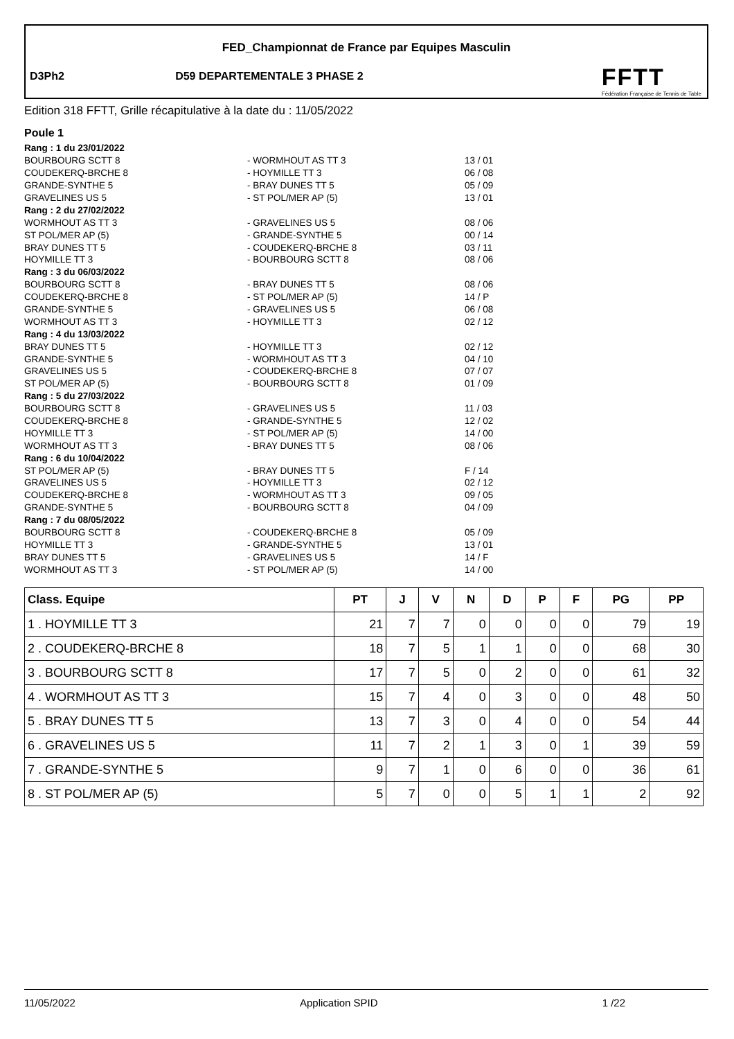FED_Championnat de France par Equipes Masculin
D3Ph2 D59 DEPARTEMENTALE 3 PHASE 2
FFTT
Fédération Française de Tennis de Table
Edition 318 FFTT, Grille récapitulative à la date du : 11/05/2022
Poule 1
| Rang : 1 du 23/01/2022 | | |
| BOURBOURG SCTT 8 | - WORMHOUT AS TT 3 | 13 / 01 |
| COUDEKERQ-BRCHE 8 | - HOYMILLE TT 3 | 06 / 08 |
| GRANDE-SYNTHE 5 | - BRAY DUNES TT 5 | 05 / 09 |
| GRAVELINES US 5 | - ST POL/MER AP (5) | 13 / 01 |
| Rang : 2 du 27/02/2022 | | |
| WORMHOUT AS TT 3 | - GRAVELINES US 5 | 08 / 06 |
| ST POL/MER AP (5) | - GRANDE-SYNTHE 5 | 00 / 14 |
| BRAY DUNES TT 5 | - COUDEKERQ-BRCHE 8 | 03 / 11 |
| HOYMILLE TT 3 | - BOURBOURG SCTT 8 | 08 / 06 |
| Rang : 3 du 06/03/2022 | | |
| BOURBOURG SCTT 8 | - BRAY DUNES TT 5 | 08 / 06 |
| COUDEKERQ-BRCHE 8 | - ST POL/MER AP (5) | 14 / P |
| GRANDE-SYNTHE 5 | - GRAVELINES US 5 | 06 / 08 |
| WORMHOUT AS TT 3 | - HOYMILLE TT 3 | 02 / 12 |
| Rang : 4 du 13/03/2022 | | |
| BRAY DUNES TT 5 | - HOYMILLE TT 3 | 02 / 12 |
| GRANDE-SYNTHE 5 | - WORMHOUT AS TT 3 | 04 / 10 |
| GRAVELINES US 5 | - COUDEKERQ-BRCHE 8 | 07 / 07 |
| ST POL/MER AP (5) | - BOURBOURG SCTT 8 | 01 / 09 |
| Rang : 5 du 27/03/2022 | | |
| BOURBOURG SCTT 8 | - GRAVELINES US 5 | 11 / 03 |
| COUDEKERQ-BRCHE 8 | - GRANDE-SYNTHE 5 | 12 / 02 |
| HOYMILLE TT 3 | - ST POL/MER AP (5) | 14 / 00 |
| WORMHOUT AS TT 3 | - BRAY DUNES TT 5 | 08 / 06 |
| Rang : 6 du 10/04/2022 | | |
| ST POL/MER AP (5) | - BRAY DUNES TT 5 | F / 14 |
| GRAVELINES US 5 | - HOYMILLE TT 3 | 02 / 12 |
| COUDEKERQ-BRCHE 8 | - WORMHOUT AS TT 3 | 09 / 05 |
| GRANDE-SYNTHE 5 | - BOURBOURG SCTT 8 | 04 / 09 |
| Rang : 7 du 08/05/2022 | | |
| BOURBOURG SCTT 8 | - COUDEKERQ-BRCHE 8 | 05 / 09 |
| HOYMILLE TT 3 | - GRANDE-SYNTHE 5 | 13 / 01 |
| BRAY DUNES TT 5 | - GRAVELINES US 5 | 14 / F |
| WORMHOUT AS TT 3 | - ST POL/MER AP (5) | 14 / 00 |
| Class. Equipe | PT | J | V | N | D | P | F | PG | PP |
| --- | --- | --- | --- | --- | --- | --- | --- | --- | --- |
| 1 . HOYMILLE TT 3 | 21 | 7 | 7 | 0 | 0 | 0 | 0 | 79 | 19 |
| 2 . COUDEKERQ-BRCHE 8 | 18 | 7 | 5 | 1 | 1 | 0 | 0 | 68 | 30 |
| 3 . BOURBOURG SCTT 8 | 17 | 7 | 5 | 0 | 2 | 0 | 0 | 61 | 32 |
| 4 . WORMHOUT AS TT 3 | 15 | 7 | 4 | 0 | 3 | 0 | 0 | 48 | 50 |
| 5 . BRAY DUNES TT 5 | 13 | 7 | 3 | 0 | 4 | 0 | 0 | 54 | 44 |
| 6 . GRAVELINES US 5 | 11 | 7 | 2 | 1 | 3 | 0 | 1 | 39 | 59 |
| 7 . GRANDE-SYNTHE 5 | 9 | 7 | 1 | 0 | 6 | 0 | 0 | 36 | 61 |
| 8 . ST POL/MER AP (5) | 5 | 7 | 0 | 0 | 5 | 1 | 1 | 2 | 92 |
11/05/2022 Application SPID 1 /22